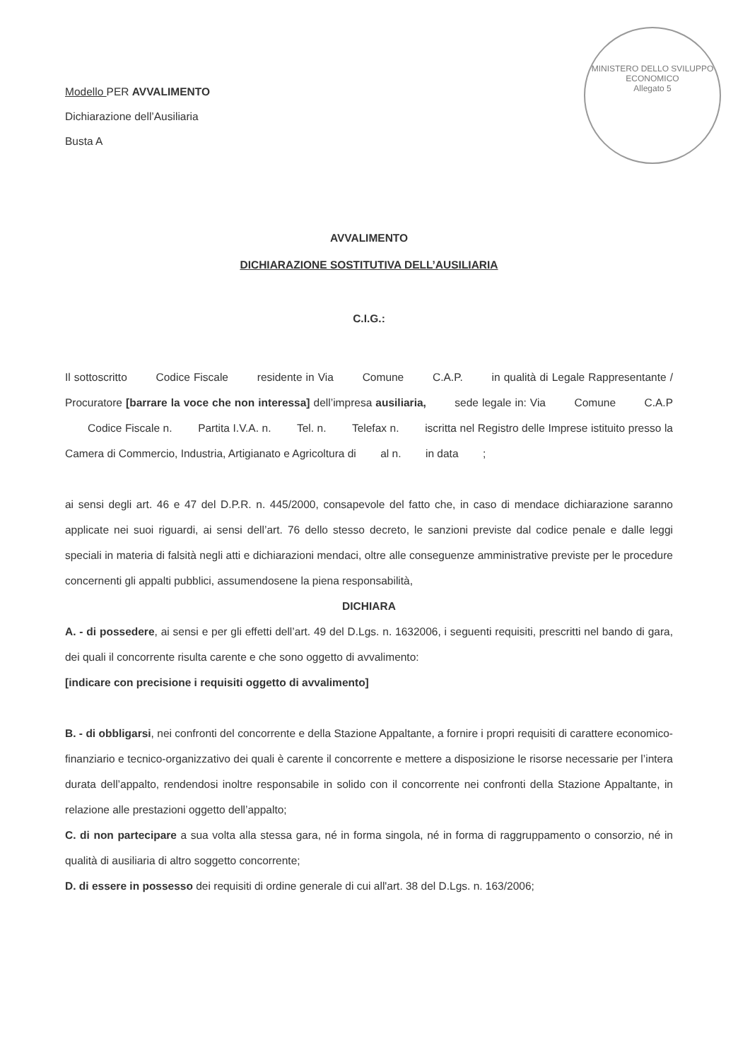Modello PER AVVALIMENTO
Dichiarazione dell’Ausiliaria
Busta A
MINISTERO DELLO SVILUPPO ECONOMICO
Allegato 5
AVVALIMENTO
DICHIARAZIONE SOSTITUTIVA DELL’AUSILIARIA
C.I.G.:
Il sottoscritto Codice Fiscale residente in Via Comune C.A.P. in qualità di Legale Rappresentante / Procuratore [barrare la voce che non interessa] dell’impresa ausiliaria, sede legale in: Via Comune C.A.P Codice Fiscale n. Partita I.V.A. n. Tel. n. Telefax n. iscritta nel Registro delle Imprese istituito presso la Camera di Commercio, Industria, Artigianato e Agricoltura di al n. in data ;
ai sensi degli art. 46 e 47 del D.P.R. n. 445/2000, consapevole del fatto che, in caso di mendace dichiarazione saranno applicate nei suoi riguardi, ai sensi dell’art. 76 dello stesso decreto, le sanzioni previste dal codice penale e dalle leggi speciali in materia di falsità negli atti e dichiarazioni mendaci, oltre alle conseguenze amministrative previste per le procedure concernenti gli appalti pubblici, assumendosene la piena responsabilità,
DICHIARA
A. - di possedere, ai sensi e per gli effetti dell’art. 49 del D.Lgs. n. 1632006, i seguenti requisiti, prescritti nel bando di gara, dei quali il concorrente risulta carente e che sono oggetto di avvalimento:
[indicare con precisione i requisiti oggetto di avvalimento]
B. - di obbligarsi, nei confronti del concorrente e della Stazione Appaltante, a fornire i propri requisiti di carattere economico-finanziario e tecnico-organizzativo dei quali è carente il concorrente e mettere a disposizione le risorse necessarie per l’intera durata dell’appalto, rendendosi inoltre responsabile in solido con il concorrente nei confronti della Stazione Appaltante, in relazione alle prestazioni oggetto dell’appalto;
C. di non partecipare a sua volta alla stessa gara, né in forma singola, né in forma di raggruppamento o consorzio, né in qualità di ausiliaria di altro soggetto concorrente;
D. di essere in possesso dei requisiti di ordine generale di cui all'art. 38 del D.Lgs. n. 163/2006;